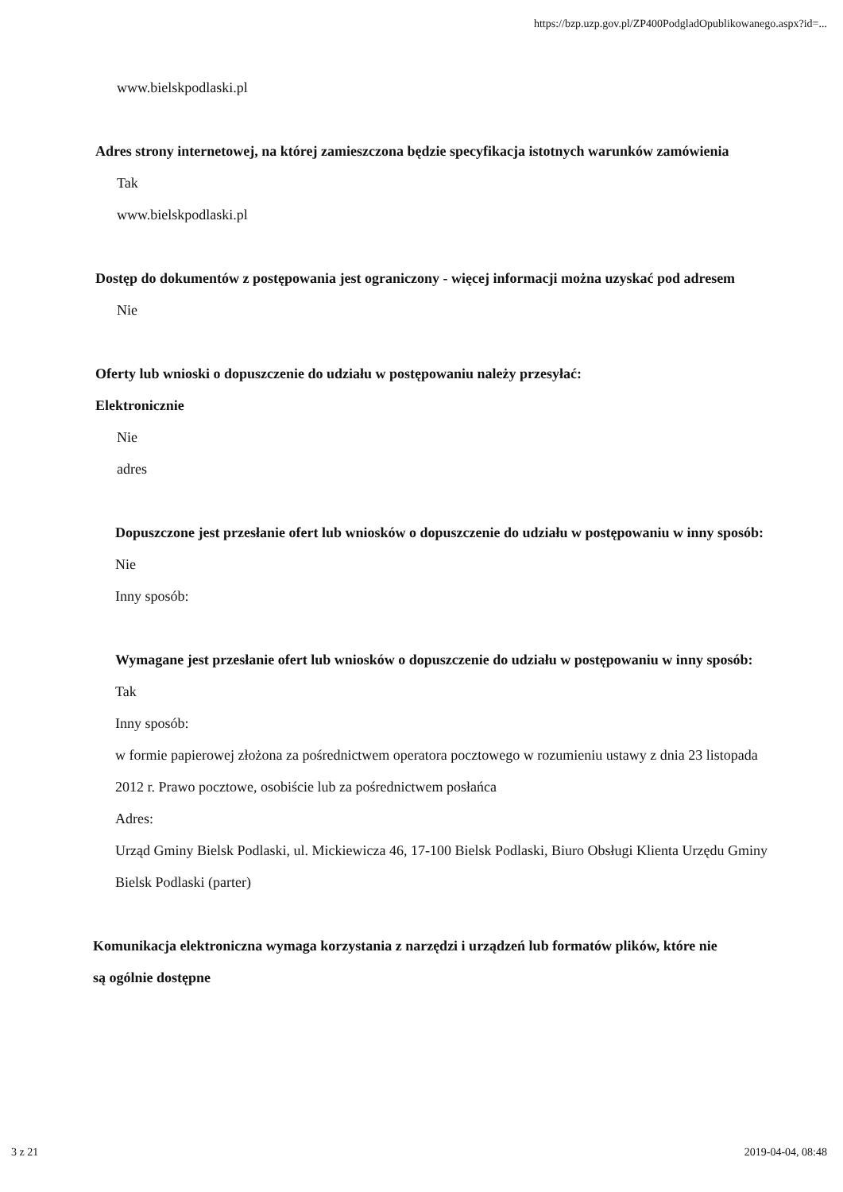https://bzp.uzp.gov.pl/ZP400PodgladOpublikowanego.aspx?id=...
www.bielskpodlaski.pl
Adres strony internetowej, na której zamieszczona będzie specyfikacja istotnych warunków zamówienia
Tak
www.bielskpodlaski.pl
Dostęp do dokumentów z postępowania jest ograniczony - więcej informacji można uzyskać pod adresem
Nie
Oferty lub wnioski o dopuszczenie do udziału w postępowaniu należy przesyłać:
Elektronicznie
Nie
adres
Dopuszczone jest przesłanie ofert lub wniosków o dopuszczenie do udziału w postępowaniu w inny sposób:
Nie
Inny sposób:
Wymagane jest przesłanie ofert lub wniosków o dopuszczenie do udziału w postępowaniu w inny sposób:
Tak
Inny sposób:
w formie papierowej złożona za pośrednictwem operatora pocztowego w rozumieniu ustawy z dnia 23 listopada 2012 r. Prawo pocztowe, osobiście lub za pośrednictwem posłańca
Adres:
Urząd Gminy Bielsk Podlaski, ul. Mickiewicza 46, 17-100 Bielsk Podlaski, Biuro Obsługi Klienta Urzędu Gminy Bielsk Podlaski (parter)
Komunikacja elektroniczna wymaga korzystania z narzędzi i urządzeń lub formatów plików, które nie są ogólnie dostępne
3 z 21 2019-04-04, 08:48